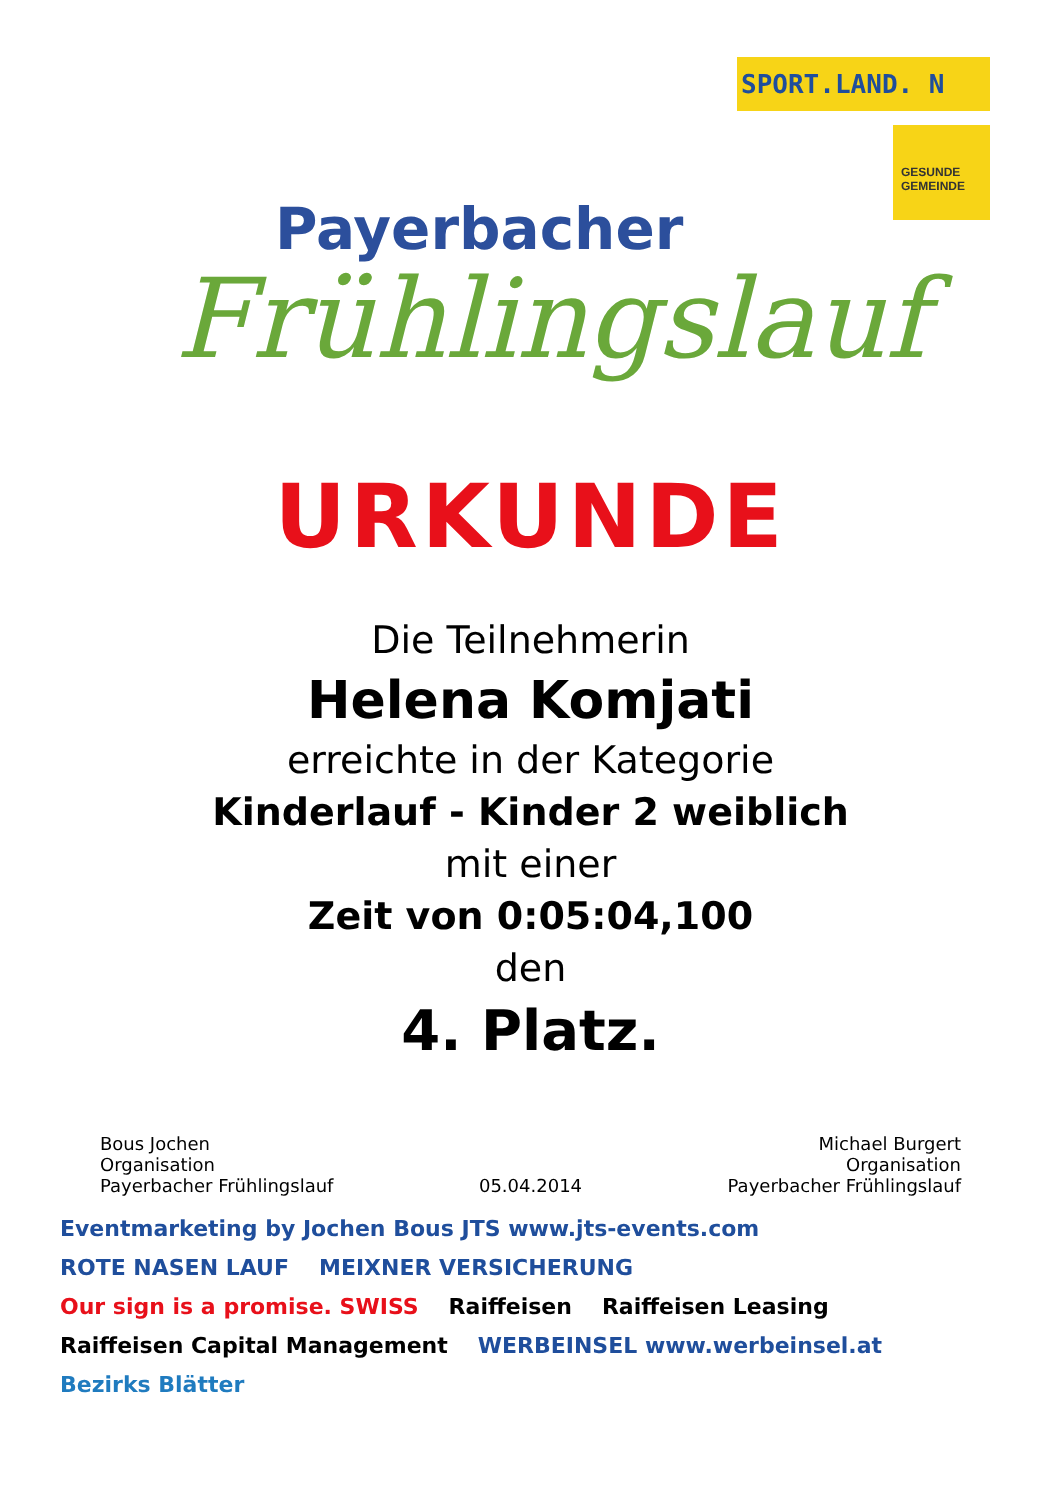Payerbacher
Frühlingslauf
SPORT.LAND. N
GESUNDE GEMEINDE
URKUNDE
Die Teilnehmerin
Helena Komjati
erreichte in der Kategorie
Kinderlauf - Kinder 2 weiblich
mit einer
Zeit von 0:05:04,100
den
4. Platz.
Bous Jochen
Organisation
Payerbacher Frühlingslauf
05.04.2014
Michael Burgert
Organisation
Payerbacher Frühlingslauf
Eventmarketing by Jochen Bous JTS www.jts-events.com ROTE NASEN LAUF MEIXNER VERSICHERUNG Our sign is a promise. SWISS Raiffeisen Raiffeisen Leasing Raiffeisen Capital Management WERBEINSEL www.werbeinsel.at Bezirks Blätter